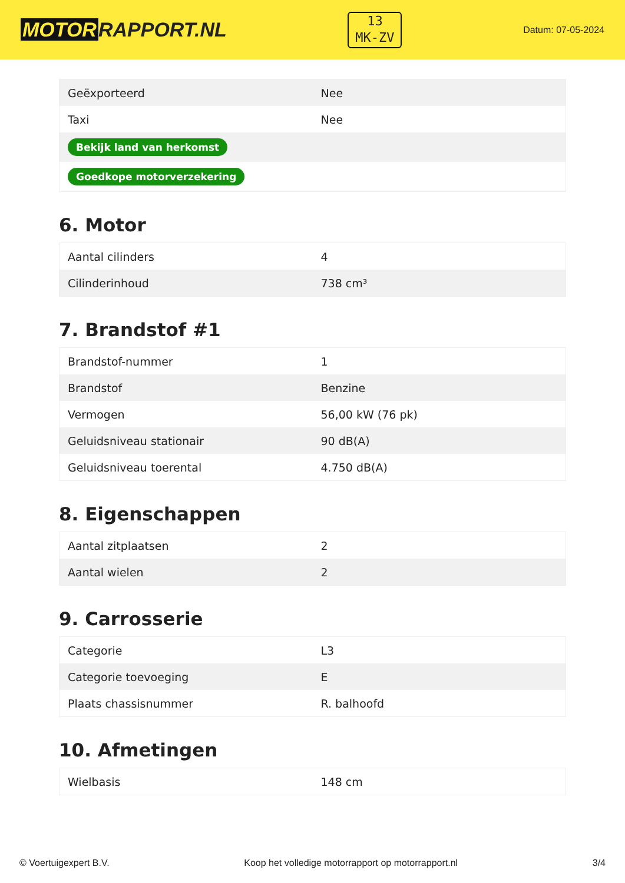MOTOR RAPPORT.NL
13
MK-ZV
Datum: 07-05-2024
| Geëxporteerd | Nee |
| Taxi | Nee |
| Bekijk land van herkomst | |
| Goedkope motorverzekering | |
6. Motor
| Aantal cilinders | 4 |
| Cilinderinhoud | 738 cm³ |
7. Brandstof #1
| Brandstof-nummer | 1 |
| Brandstof | Benzine |
| Vermogen | 56,00 kW (76 pk) |
| Geluidsniveau stationair | 90 dB(A) |
| Geluidsniveau toerental | 4.750 dB(A) |
8. Eigenschappen
| Aantal zitplaatsen | 2 |
| Aantal wielen | 2 |
9. Carrosserie
| Categorie | L3 |
| Categorie toevoeging | E |
| Plaats chassisnummer | R. balhoofd |
10. Afmetingen
| Wielbasis | 148 cm |
© Voertuigexpert B.V. Koop het volledige motorrapport op motorrapport.nl 3/4